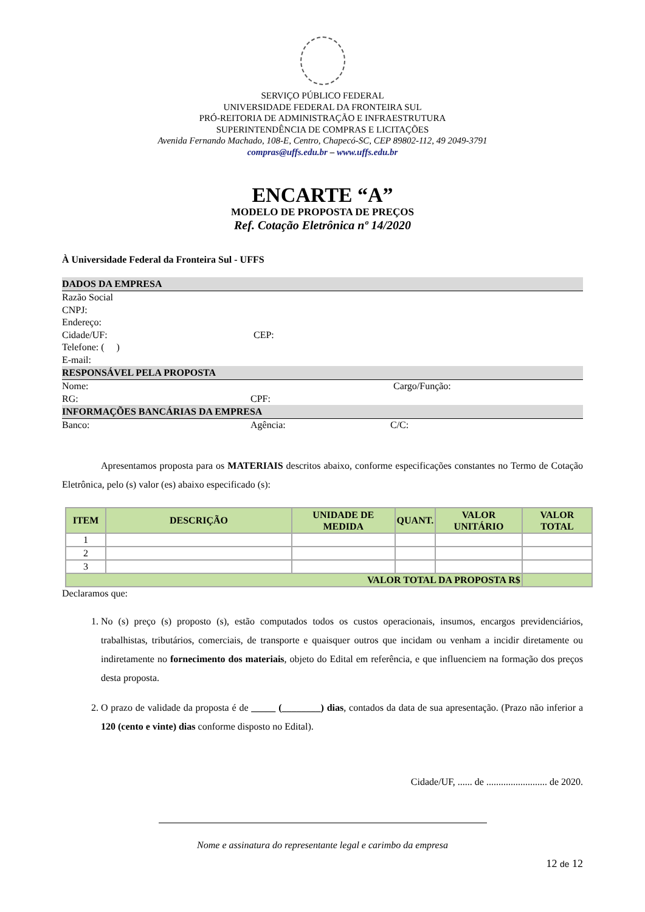SERVIÇO PÚBLICO FEDERAL
UNIVERSIDADE FEDERAL DA FRONTEIRA SUL
PRÓ-REITORIA DE ADMINISTRAÇÃO E INFRAESTRUTURA
SUPERINTENDÊNCIA DE COMPRAS E LICITAÇÕES
Avenida Fernando Machado, 108-E, Centro, Chapecó-SC, CEP 89802-112, 49 2049-3791
compras@uffs.edu.br – www.uffs.edu.br
ENCARTE “A”
MODELO DE PROPOSTA DE PREÇOS
Ref. Cotação Eletrônica nº 14/2020
À Universidade Federal da Fronteira Sul - UFFS
DADOS DA EMPRESA
Razão Social
CNPJ:
Endereço:
Cidade/UF: CEP:
Telefone: ( )
E-mail:
RESPONSÁVEL PELA PROPOSTA
Nome: Cargo/Função:
RG: CPF:
INFORMAÇÕES BANCÁRIAS DA EMPRESA
Banco: Agência: C/C:
Apresentamos proposta para os MATERIAIS descritos abaixo, conforme especificações constantes no Termo de Cotação Eletrônica, pelo (s) valor (es) abaixo especificado (s):
| ITEM | DESCRIÇÃO | UNIDADE DE MEDIDA | QUANT. | VALOR UNITÁRIO | VALOR TOTAL |
| --- | --- | --- | --- | --- | --- |
| 1 | | | | | |
| 2 | | | | | |
| 3 | | | | | |
| VALOR TOTAL DA PROPOSTA R$ | | | | | |
Declaramos que:
1. No (s) preço (s) proposto (s), estão computados todos os custos operacionais, insumos, encargos previdenciários, trabalhistas, tributários, comerciais, de transporte e quaisquer outros que incidam ou venham a incidir diretamente ou indiretamente no fornecimento dos materiais, objeto do Edital em referência, e que influenciem na formação dos preços desta proposta.
2. O prazo de validade da proposta é de _____ (________) dias, contados da data de sua apresentação. (Prazo não inferior a 120 (cento e vinte) dias conforme disposto no Edital).
Cidade/UF, ...... de ......................... de 2020.
Nome e assinatura do representante legal e carimbo da empresa
12 de 12